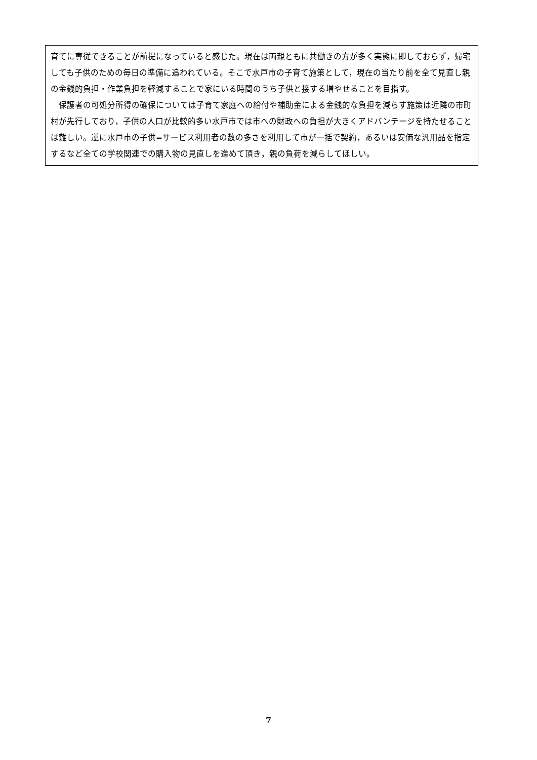育てに専従できることが前提になっていると感じた。現在は両親ともに共働きの方が多く実態に即しておらず，帰宅しても子供のための毎日の準備に追われている。そこで水戸市の子育て施策として，現在の当たり前を全て見直し親の金銭的負担・作業負担を軽減することで家にいる時間のうち子供と接する増やせることを目指す。
　保護者の可処分所得の確保については子育て家庭への給付や補助金による金銭的な負担を減らす施策は近隣の市町村が先行しており，子供の人口が比較的多い水戸市では市への財政への負担が大きくアドバンテージを持たせることは難しい。逆に水戸市の子供=サービス利用者の数の多さを利用して市が一括で契約，あるいは安価な汎用品を指定するなど全ての学校関連での購入物の見直しを進めて頂き，親の負荷を減らしてほしい。
7